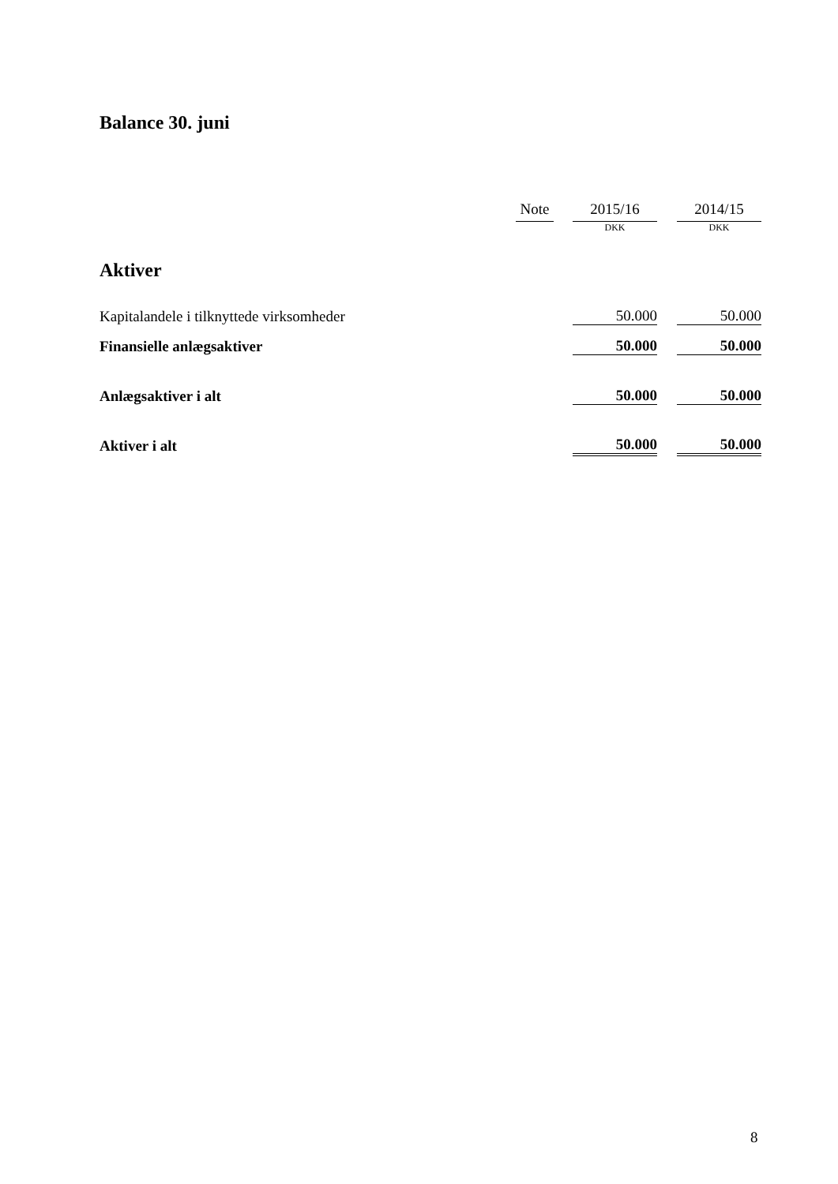Balance 30. juni
| | Note | | 2015/16 | | 2014/15 |
| --- | --- | --- | --- | --- | --- |
| | | | DKK | | DKK |
| Aktiver | | | | | |
| Kapitalandele i tilknyttede virksomheder | | | 50.000 | | 50.000 |
| Finansielle anlægsaktiver | | | 50.000 | | 50.000 |
| Anlægsaktiver i alt | | | 50.000 | | 50.000 |
| Aktiver i alt | | | 50.000 | | 50.000 |
8